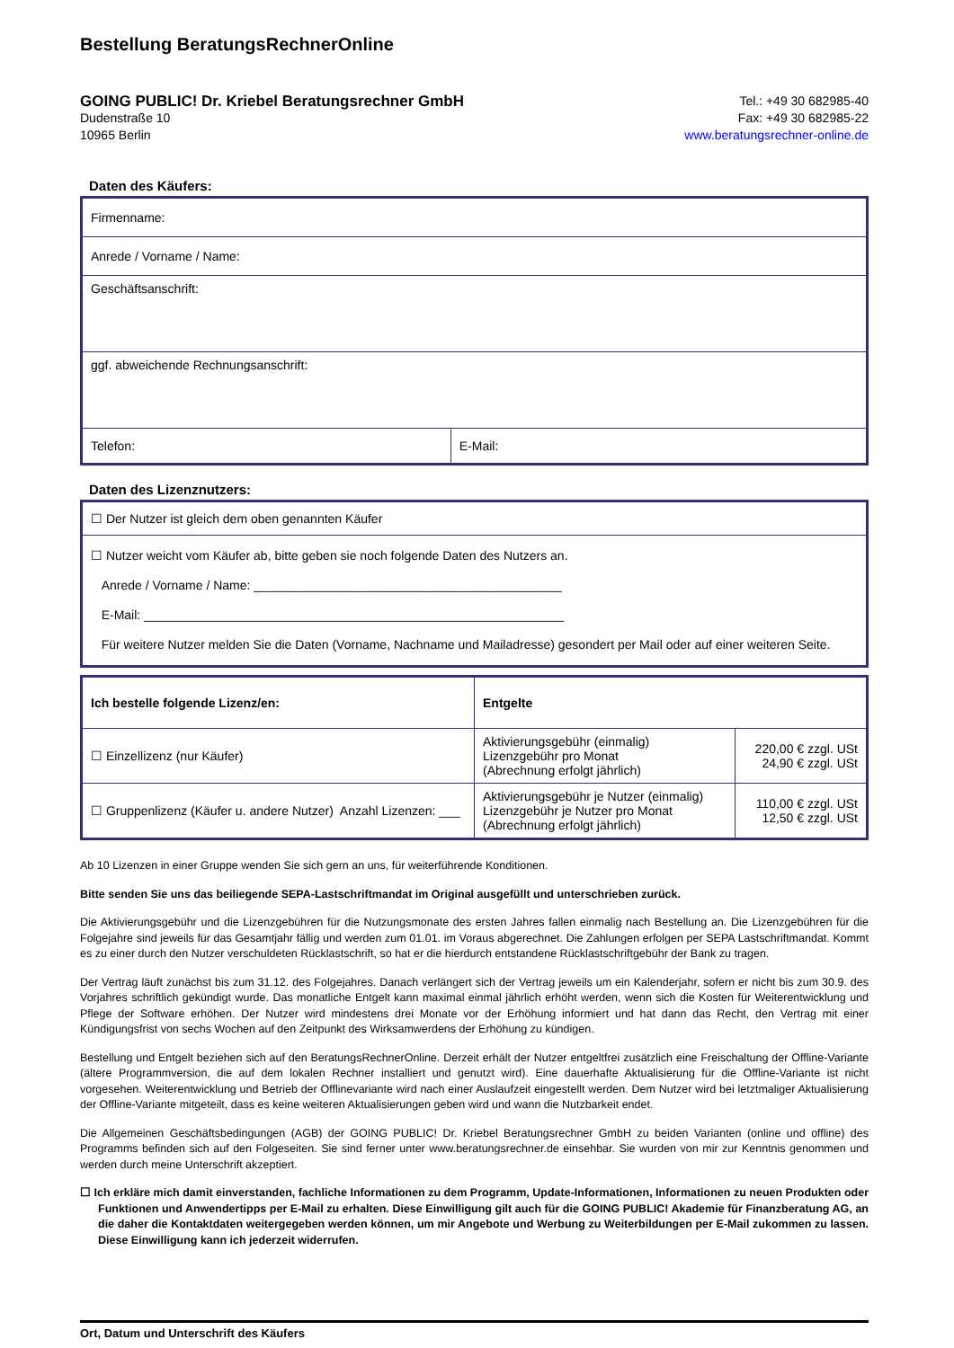Bestellung BeratungsRechnerOnline
GOING PUBLIC! Dr. Kriebel Beratungsrechner GmbH
Dudenstraße 10
10965 Berlin
Tel.: +49 30 682985-40
Fax: +49 30 682985-22
www.beratungsrechner-online.de
Daten des Käufers:
| Firmenname: | |
| Anrede / Vorname / Name: | |
| Geschäftsanschrift: | |
| ggf. abweichende Rechnungsanschrift: | |
| Telefon: | E-Mail: |
Daten des Lizenznutzers:
| ☐ Der Nutzer ist gleich dem oben genannten Käufer |
| ☐ Nutzer weicht vom Käufer ab, bitte geben sie noch folgende Daten des Nutzers an. Anrede / Vorname / Name: ____________________________________________ E-Mail: ____________________________________________________________ Für weitere Nutzer melden Sie die Daten (Vorname, Nachname und Mailadresse) gesondert per Mail oder auf einer weiteren Seite. |
| Ich bestelle folgende Lizenz/en: | Entgelte | |
| ☐ Einzellizenz (nur Käufer) | Aktivierungsgebühr (einmalig) Lizenzgebühr pro Monat (Abrechnung erfolgt jährlich) | 220,00 € zzgl. USt 24,90 € zzgl. USt |
| ☐ Gruppenlizenz (Käufer u. andere Nutzer) Anzahl Lizenzen: ___ | Aktivierungsgebühr je Nutzer (einmalig) Lizenzgebühr je Nutzer pro Monat (Abrechnung erfolgt jährlich) | 110,00 € zzgl. USt 12,50 € zzgl. USt |
Ab 10 Lizenzen in einer Gruppe wenden Sie sich gern an uns, für weiterführende Konditionen.
Bitte senden Sie uns das beiliegende SEPA-Lastschriftmandat im Original ausgefüllt und unterschrieben zurück.
Die Aktivierungsgebühr und die Lizenzgebühren für die Nutzungsmonate des ersten Jahres fallen einmalig nach Bestellung an. Die Lizenzgebühren für die Folgejahre sind jeweils für das Gesamtjahr fällig und werden zum 01.01. im Voraus abgerechnet. Die Zahlungen erfolgen per SEPA Lastschriftmandat. Kommt es zu einer durch den Nutzer verschuldeten Rücklastschrift, so hat er die hierdurch entstandene Rücklastschriftgebühr der Bank zu tragen.
Der Vertrag läuft zunächst bis zum 31.12. des Folgejahres. Danach verlängert sich der Vertrag jeweils um ein Kalenderjahr, sofern er nicht bis zum 30.9. des Vorjahres schriftlich gekündigt wurde. Das monatliche Entgelt kann maximal einmal jährlich erhöht werden, wenn sich die Kosten für Weiterentwicklung und Pflege der Software erhöhen. Der Nutzer wird mindestens drei Monate vor der Erhöhung informiert und hat dann das Recht, den Vertrag mit einer Kündigungsfrist von sechs Wochen auf den Zeitpunkt des Wirksamwerdens der Erhöhung zu kündigen.
Bestellung und Entgelt beziehen sich auf den BeratungsRechnerOnline. Derzeit erhält der Nutzer entgeltfrei zusätzlich eine Freischaltung der Offline-Variante (ältere Programmversion, die auf dem lokalen Rechner installiert und genutzt wird). Eine dauerhafte Aktualisierung für die Offline-Variante ist nicht vorgesehen. Weiterentwicklung und Betrieb der Offlinevariante wird nach einer Auslaufzeit eingestellt werden. Dem Nutzer wird bei letztmaliger Aktualisierung der Offline-Variante mitgeteilt, dass es keine weiteren Aktualisierungen geben wird und wann die Nutzbarkeit endet.
Die Allgemeinen Geschäftsbedingungen (AGB) der GOING PUBLIC! Dr. Kriebel Beratungsrechner GmbH zu beiden Varianten (online und offline) des Programms befinden sich auf den Folgeseiten. Sie sind ferner unter www.beratungsrechner.de einsehbar. Sie wurden von mir zur Kenntnis genommen und werden durch meine Unterschrift akzeptiert.
☐ Ich erkläre mich damit einverstanden, fachliche Informationen zu dem Programm, Update-Informationen, Informationen zu neuen Produkten oder Funktionen und Anwendertipps per E-Mail zu erhalten. Diese Einwilligung gilt auch für die GOING PUBLIC! Akademie für Finanzberatung AG, an die daher die Kontaktdaten weitergegeben werden können, um mir Angebote und Werbung zu Weiterbildungen per E-Mail zukommen zu lassen. Diese Einwilligung kann ich jederzeit widerrufen.
Ort, Datum und Unterschrift des Käufers